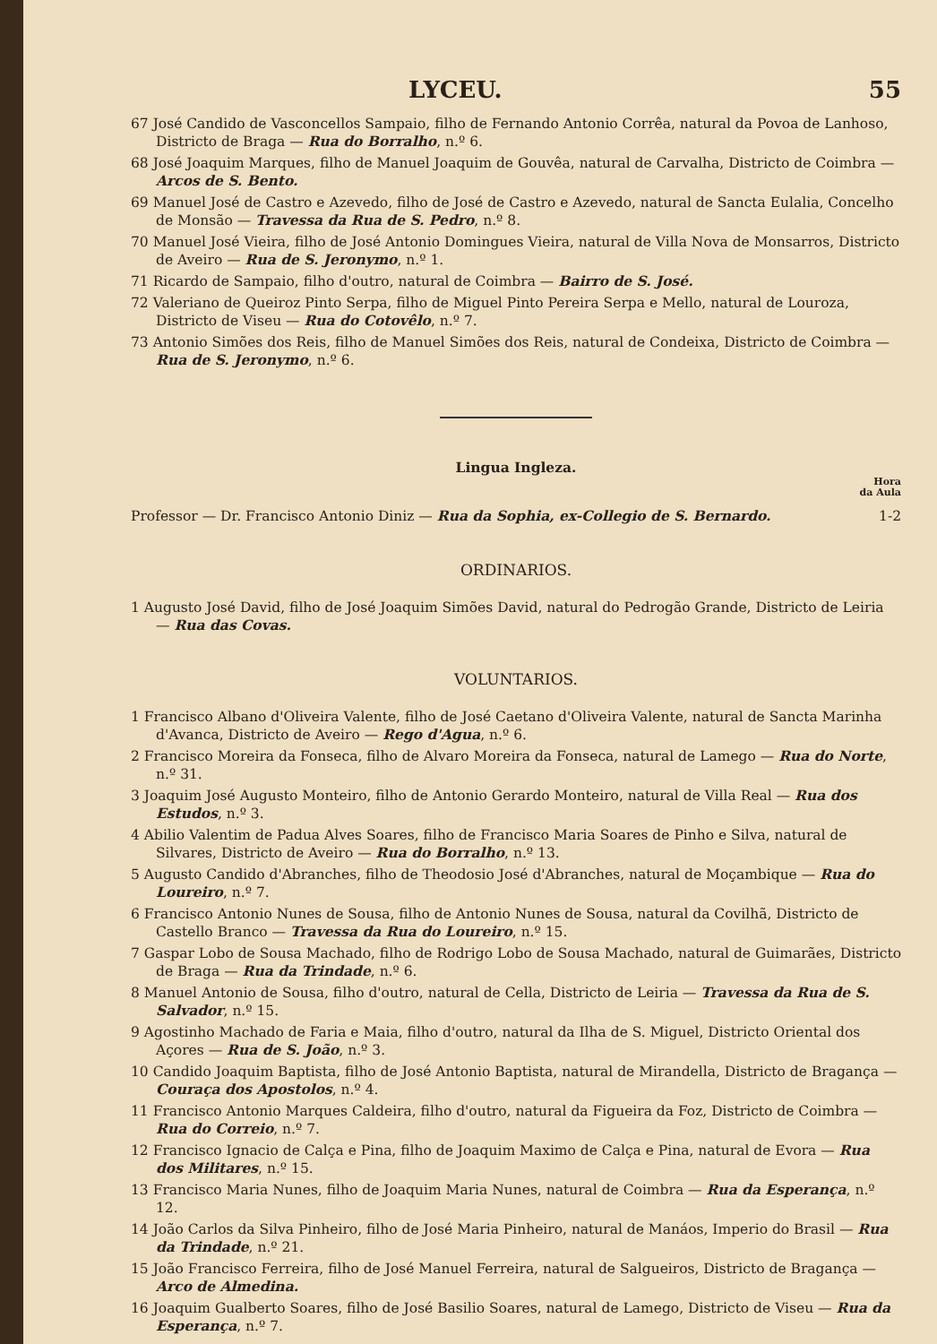LYCEU. 55
67 José Candido de Vasconcellos Sampaio, filho de Fernando Antonio Corrêa, natural da Povoa de Lanhoso, Districto de Braga — Rua do Borralho, n.º 6.
68 José Joaquim Marques, filho de Manuel Joaquim de Gouvêa, natural de Carvalha, Districto de Coimbra — Arcos de S. Bento.
69 Manuel José de Castro e Azevedo, filho de José de Castro e Azevedo, natural de Sancta Eulalia, Concelho de Monsão — Travessa da Rua de S. Pedro, n.º 8.
70 Manuel José Vieira, filho de José Antonio Domingues Vieira, natural de Villa Nova de Monsarros, Districto de Aveiro — Rua de S. Jeronymo, n.º 1.
71 Ricardo de Sampaio, filho d'outro, natural de Coimbra — Bairro de S. José.
72 Valeriano de Queiroz Pinto Serpa, filho de Miguel Pinto Pereira Serpa e Mello, natural de Louroza, Districto de Viseu — Rua do Cotovêlo, n.º 7.
73 Antonio Simões dos Reis, filho de Manuel Simões dos Reis, natural de Condeixa, Districto de Coimbra — Rua de S. Jeronymo, n.º 6.
Lingua Ingleza.
Hora
da Aula
Professor — Dr. Francisco Antonio Diniz — Rua da Sophia, ex-Collegio de S. Bernardo. 1-2
ORDINARIOS.
1 Augusto José David, filho de José Joaquim Simões David, natural do Pedrogão Grande, Districto de Leiria — Rua das Covas.
VOLUNTARIOS.
1 Francisco Albano d'Oliveira Valente, filho de José Caetano d'Oliveira Valente, natural de Sancta Marinha d'Avanca, Districto de Aveiro — Rego d'Agua, n.º 6.
2 Francisco Moreira da Fonseca, filho de Alvaro Moreira da Fonseca, natural de Lamego — Rua do Norte, n.º 31.
3 Joaquim José Augusto Monteiro, filho de Antonio Gerardo Monteiro, natural de Villa Real — Rua dos Estudos, n.º 3.
4 Abilio Valentim de Padua Alves Soares, filho de Francisco Maria Soares de Pinho e Silva, natural de Silvares, Districto de Aveiro — Rua do Borralho, n.º 13.
5 Augusto Candido d'Abranches, filho de Theodosio José d'Abranches, natural de Moçambique — Rua do Loureiro, n.º 7.
6 Francisco Antonio Nunes de Sousa, filho de Antonio Nunes de Sousa, natural da Covilhã, Districto de Castello Branco — Travessa da Rua do Loureiro, n.º 15.
7 Gaspar Lobo de Sousa Machado, filho de Rodrigo Lobo de Sousa Machado, natural de Guimarães, Districto de Braga — Rua da Trindade, n.º 6.
8 Manuel Antonio de Sousa, filho d'outro, natural de Cella, Districto de Leiria — Travessa da Rua de S. Salvador, n.º 15.
9 Agostinho Machado de Faria e Maia, filho d'outro, natural da Ilha de S. Miguel, Districto Oriental dos Açores — Rua de S. João, n.º 3.
10 Candido Joaquim Baptista, filho de José Antonio Baptista, natural de Mirandella, Districto de Bragança — Couraça dos Apostolos, n.º 4.
11 Francisco Antonio Marques Caldeira, filho d'outro, natural da Figueira da Foz, Districto de Coimbra — Rua do Correio, n.º 7.
12 Francisco Ignacio de Calça e Pina, filho de Joaquim Maximo de Calça e Pina, natural de Evora — Rua dos Militares, n.º 15.
13 Francisco Maria Nunes, filho de Joaquim Maria Nunes, natural de Coimbra — Rua da Esperança, n.º 12.
14 João Carlos da Silva Pinheiro, filho de José Maria Pinheiro, natural de Manáos, Imperio do Brasil — Rua da Trindade, n.º 21.
15 João Francisco Ferreira, filho de José Manuel Ferreira, natural de Salgueiros, Districto de Bragança — Arco de Almedina.
16 Joaquim Gualberto Soares, filho de José Basilio Soares, natural de Lamego, Districto de Viseu — Rua da Esperança, n.º 7.